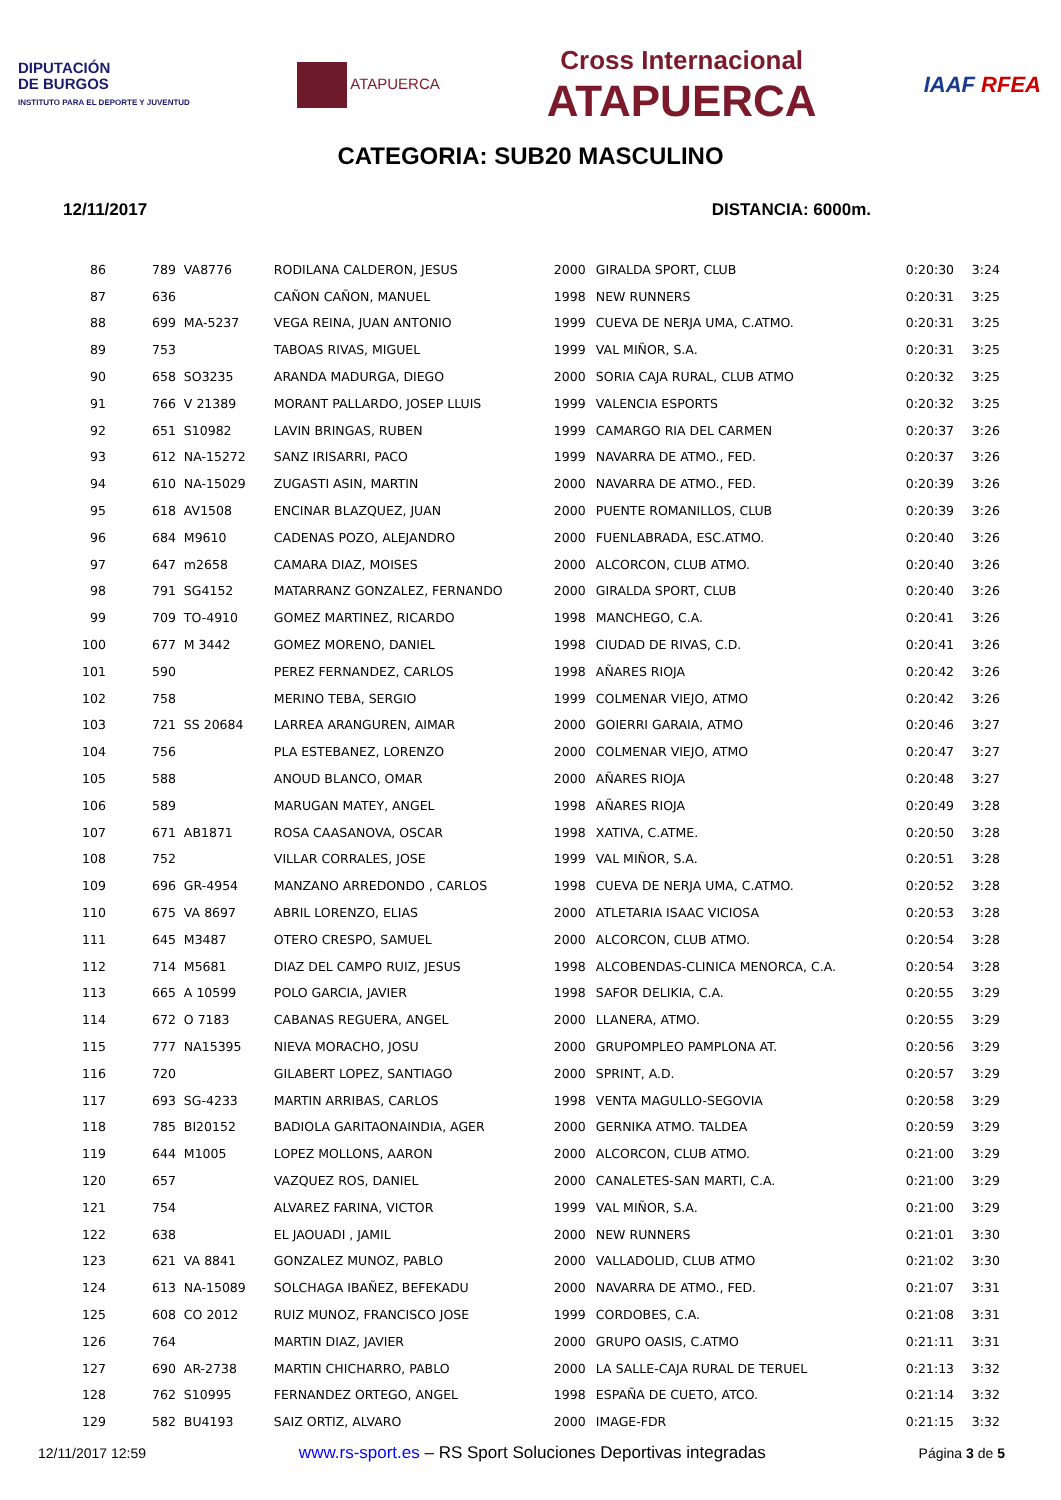DIPUTACIÓN
DE BURGOS
INSTITUTO PARA EL DEPORTE Y JUVENTUD
ATAPUERCA
Cross Internacional
ATAPUERCA
IAAF RFEA
CATEGORIA: SUB20 MASCULINO
12/11/2017 DISTANCIA: 6000m.
| 86 | 789 | VA8776 | RODILANA CALDERON, JESUS | 2000 | GIRALDA SPORT, CLUB | 0:20:30 | 3:24 |
| 87 | 636 | | CAÑON CAÑON, MANUEL | 1998 | NEW RUNNERS | 0:20:31 | 3:25 |
| 88 | 699 | MA-5237 | VEGA REINA, JUAN ANTONIO | 1999 | CUEVA DE NERJA UMA, C.ATMO. | 0:20:31 | 3:25 |
| 89 | 753 | | TABOAS RIVAS, MIGUEL | 1999 | VAL MIÑOR, S.A. | 0:20:31 | 3:25 |
| 90 | 658 | SO3235 | ARANDA MADURGA, DIEGO | 2000 | SORIA CAJA RURAL, CLUB ATMO | 0:20:32 | 3:25 |
| 91 | 766 | V 21389 | MORANT PALLARDO, JOSEP LLUIS | 1999 | VALENCIA ESPORTS | 0:20:32 | 3:25 |
| 92 | 651 | S10982 | LAVIN BRINGAS, RUBEN | 1999 | CAMARGO RIA DEL CARMEN | 0:20:37 | 3:26 |
| 93 | 612 | NA-15272 | SANZ IRISARRI, PACO | 1999 | NAVARRA DE ATMO., FED. | 0:20:37 | 3:26 |
| 94 | 610 | NA-15029 | ZUGASTI ASIN, MARTIN | 2000 | NAVARRA DE ATMO., FED. | 0:20:39 | 3:26 |
| 95 | 618 | AV1508 | ENCINAR BLAZQUEZ, JUAN | 2000 | PUENTE ROMANILLOS, CLUB | 0:20:39 | 3:26 |
| 96 | 684 | M9610 | CADENAS POZO, ALEJANDRO | 2000 | FUENLABRADA, ESC.ATMO. | 0:20:40 | 3:26 |
| 97 | 647 | m2658 | CAMARA DIAZ, MOISES | 2000 | ALCORCON, CLUB ATMO. | 0:20:40 | 3:26 |
| 98 | 791 | SG4152 | MATARRANZ GONZALEZ, FERNANDO | 2000 | GIRALDA SPORT, CLUB | 0:20:40 | 3:26 |
| 99 | 709 | TO-4910 | GOMEZ MARTINEZ, RICARDO | 1998 | MANCHEGO, C.A. | 0:20:41 | 3:26 |
| 100 | 677 | M 3442 | GOMEZ MORENO, DANIEL | 1998 | CIUDAD DE RIVAS, C.D. | 0:20:41 | 3:26 |
| 101 | 590 | | PEREZ FERNANDEZ, CARLOS | 1998 | AÑARES RIOJA | 0:20:42 | 3:26 |
| 102 | 758 | | MERINO TEBA, SERGIO | 1999 | COLMENAR VIEJO, ATMO | 0:20:42 | 3:26 |
| 103 | 721 | SS 20684 | LARREA ARANGUREN, AIMAR | 2000 | GOIERRI GARAIA, ATMO | 0:20:46 | 3:27 |
| 104 | 756 | | PLA ESTEBANEZ, LORENZO | 2000 | COLMENAR VIEJO, ATMO | 0:20:47 | 3:27 |
| 105 | 588 | | ANOUD BLANCO, OMAR | 2000 | AÑARES RIOJA | 0:20:48 | 3:27 |
| 106 | 589 | | MARUGAN MATEY, ANGEL | 1998 | AÑARES RIOJA | 0:20:49 | 3:28 |
| 107 | 671 | AB1871 | ROSA CAASANOVA, OSCAR | 1998 | XATIVA, C.ATME. | 0:20:50 | 3:28 |
| 108 | 752 | | VILLAR CORRALES, JOSE | 1999 | VAL MIÑOR, S.A. | 0:20:51 | 3:28 |
| 109 | 696 | GR-4954 | MANZANO ARREDONDO , CARLOS | 1998 | CUEVA DE NERJA UMA, C.ATMO. | 0:20:52 | 3:28 |
| 110 | 675 | VA 8697 | ABRIL LORENZO, ELIAS | 2000 | ATLETARIA ISAAC VICIOSA | 0:20:53 | 3:28 |
| 111 | 645 | M3487 | OTERO CRESPO, SAMUEL | 2000 | ALCORCON, CLUB ATMO. | 0:20:54 | 3:28 |
| 112 | 714 | M5681 | DIAZ DEL CAMPO RUIZ, JESUS | 1998 | ALCOBENDAS-CLINICA MENORCA, C.A. | 0:20:54 | 3:28 |
| 113 | 665 | A 10599 | POLO GARCIA, JAVIER | 1998 | SAFOR DELIKIA, C.A. | 0:20:55 | 3:29 |
| 114 | 672 | O 7183 | CABANAS REGUERA, ANGEL | 2000 | LLANERA, ATMO. | 0:20:55 | 3:29 |
| 115 | 777 | NA15395 | NIEVA MORACHO, JOSU | 2000 | GRUPOMPLEO PAMPLONA AT. | 0:20:56 | 3:29 |
| 116 | 720 | | GILABERT LOPEZ, SANTIAGO | 2000 | SPRINT, A.D. | 0:20:57 | 3:29 |
| 117 | 693 | SG-4233 | MARTIN ARRIBAS, CARLOS | 1998 | VENTA MAGULLO-SEGOVIA | 0:20:58 | 3:29 |
| 118 | 785 | BI20152 | BADIOLA GARITAONAINDIA, AGER | 2000 | GERNIKA ATMO. TALDEA | 0:20:59 | 3:29 |
| 119 | 644 | M1005 | LOPEZ MOLLONS, AARON | 2000 | ALCORCON, CLUB ATMO. | 0:21:00 | 3:29 |
| 120 | 657 | | VAZQUEZ ROS, DANIEL | 2000 | CANALETES-SAN MARTI, C.A. | 0:21:00 | 3:29 |
| 121 | 754 | | ALVAREZ FARINA, VICTOR | 1999 | VAL MIÑOR, S.A. | 0:21:00 | 3:29 |
| 122 | 638 | | EL JAOUADI , JAMIL | 2000 | NEW RUNNERS | 0:21:01 | 3:30 |
| 123 | 621 | VA 8841 | GONZALEZ MUNOZ, PABLO | 2000 | VALLADOLID, CLUB ATMO | 0:21:02 | 3:30 |
| 124 | 613 | NA-15089 | SOLCHAGA IBAÑEZ, BEFEKADU | 2000 | NAVARRA DE ATMO., FED. | 0:21:07 | 3:31 |
| 125 | 608 | CO 2012 | RUIZ MUNOZ, FRANCISCO JOSE | 1999 | CORDOBES, C.A. | 0:21:08 | 3:31 |
| 126 | 764 | | MARTIN DIAZ, JAVIER | 2000 | GRUPO OASIS, C.ATMO | 0:21:11 | 3:31 |
| 127 | 690 | AR-2738 | MARTIN CHICHARRO, PABLO | 2000 | LA SALLE-CAJA RURAL DE TERUEL | 0:21:13 | 3:32 |
| 128 | 762 | S10995 | FERNANDEZ ORTEGO, ANGEL | 1998 | ESPAÑA DE CUETO, ATCO. | 0:21:14 | 3:32 |
| 129 | 582 | BU4193 | SAIZ ORTIZ, ALVARO | 2000 | IMAGE-FDR | 0:21:15 | 3:32 |
12/11/2017 12:59 www.rs-sport.es – RS Sport Soluciones Deportivas integradas Página 3 de 5